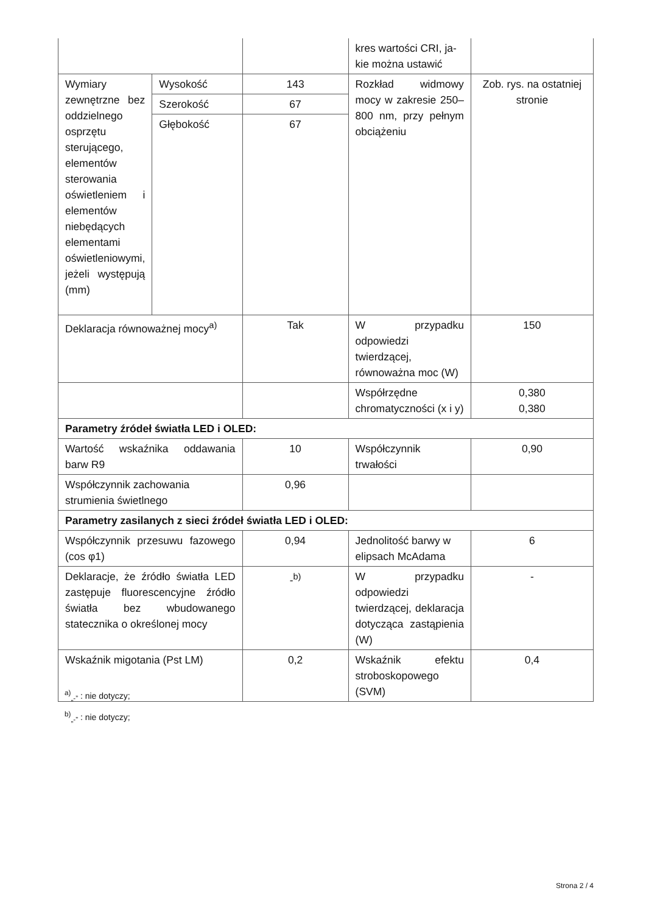| | | | kres wartości CRI, ja-kie można ustawić | |
| Wymiary zewnętrzne bez oddzielnego osprzętu sterującego, elementów sterowania oświetleniem i elementów niebędących elementami oświetleniowymi, jeżeli występują (mm) | Wysokość | 143 | Rozkład widmowy mocy w zakresie 250–800 nm, przy pełnym obciążeniu | Zob. rys. na ostatniej stronie |
| | Szerokość | 67 | | |
| | Głębokość | 67 | | |
| Deklaracja równoważnej mocy<sup>a)</sup> | | Tak | W przypadku odpowiedzi twierdzącej, równoważna moc (W) | 150 |
| | | | Współrzędne chromatyczności (x i y) | 0,380 0,380 |
| Parametry źródeł światła LED i OLED: | | | | |
| Wartość wskaźnika oddawania barw R9 | | 10 | Współczynnik trwałości | 0,90 |
| Współczynnik zachowania strumienia świetlnego | | 0,96 | | |
| Parametry zasilanych z sieci źródeł światła LED i OLED: | | | | |
| Współczynnik przesuwu fazowego (cos φ1) | | 0,94 | Jednolitość barwy w elipsach McAdama | 6 |
| Deklaracje, że źródło światła LED zastępuje fluorescencyjne źródło światła bez wbudowanego statecznika o określonej mocy | | -<sup>b)</sup> | W przypadku odpowiedzi twierdzącej, deklaracja dotycząca zastąpienia (W) | - |
| Wskaźnik migotania (Pst LM) | | 0,2 | Wskaźnik efektu stroboskopowego (SVM) | 0,4 |
<sup>a)</sup><sub>„-”</sub> : nie dotyczy;
<sup>b)</sup><sub>„-”</sub> : nie dotyczy;
Strona 2 / 4